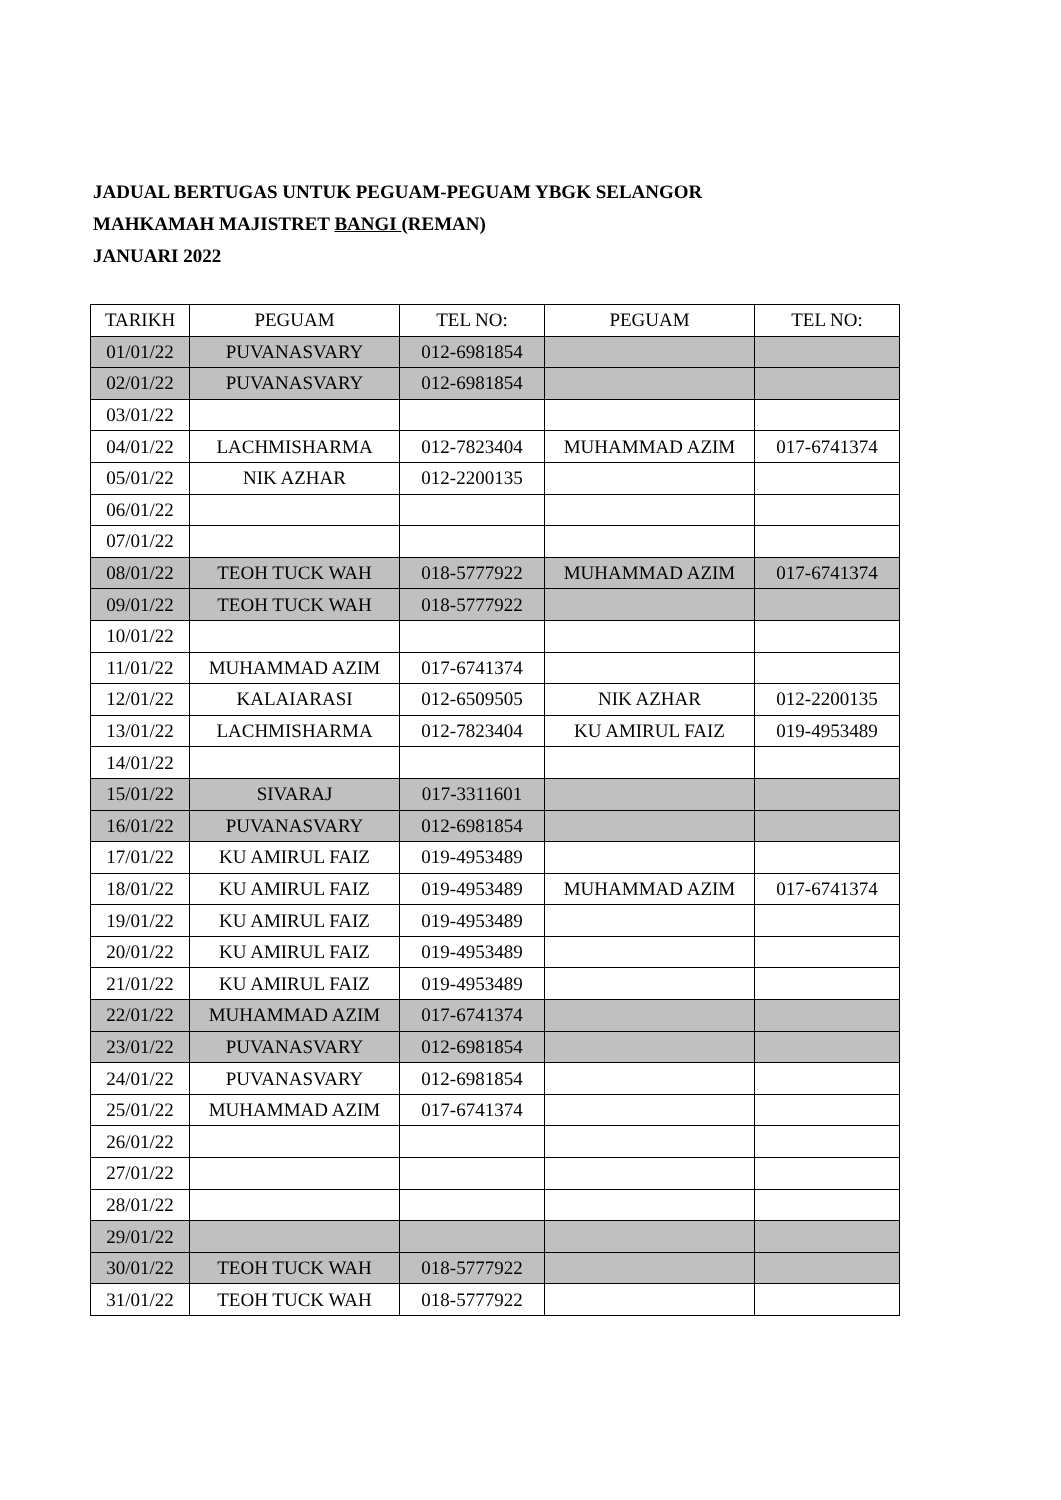JADUAL BERTUGAS UNTUK PEGUAM-PEGUAM YBGK SELANGOR
MAHKAMAH MAJISTRET BANGI (REMAN)
JANUARI 2022
| TARIKH | PEGUAM | TEL NO: | PEGUAM | TEL NO: |
| --- | --- | --- | --- | --- |
| 01/01/22 | PUVANASVARY | 012-6981854 | | |
| 02/01/22 | PUVANASVARY | 012-6981854 | | |
| 03/01/22 | | | | |
| 04/01/22 | LACHMISHARMA | 012-7823404 | MUHAMMAD AZIM | 017-6741374 |
| 05/01/22 | NIK AZHAR | 012-2200135 | | |
| 06/01/22 | | | | |
| 07/01/22 | | | | |
| 08/01/22 | TEOH TUCK WAH | 018-5777922 | MUHAMMAD AZIM | 017-6741374 |
| 09/01/22 | TEOH TUCK WAH | 018-5777922 | | |
| 10/01/22 | | | | |
| 11/01/22 | MUHAMMAD AZIM | 017-6741374 | | |
| 12/01/22 | KALAIARASI | 012-6509505 | NIK AZHAR | 012-2200135 |
| 13/01/22 | LACHMISHARMA | 012-7823404 | KU AMIRUL FAIZ | 019-4953489 |
| 14/01/22 | | | | |
| 15/01/22 | SIVARAJ | 017-3311601 | | |
| 16/01/22 | PUVANASVARY | 012-6981854 | | |
| 17/01/22 | KU AMIRUL FAIZ | 019-4953489 | | |
| 18/01/22 | KU AMIRUL FAIZ | 019-4953489 | MUHAMMAD AZIM | 017-6741374 |
| 19/01/22 | KU AMIRUL FAIZ | 019-4953489 | | |
| 20/01/22 | KU AMIRUL FAIZ | 019-4953489 | | |
| 21/01/22 | KU AMIRUL FAIZ | 019-4953489 | | |
| 22/01/22 | MUHAMMAD AZIM | 017-6741374 | | |
| 23/01/22 | PUVANASVARY | 012-6981854 | | |
| 24/01/22 | PUVANASVARY | 012-6981854 | | |
| 25/01/22 | MUHAMMAD AZIM | 017-6741374 | | |
| 26/01/22 | | | | |
| 27/01/22 | | | | |
| 28/01/22 | | | | |
| 29/01/22 | | | | |
| 30/01/22 | TEOH TUCK WAH | 018-5777922 | | |
| 31/01/22 | TEOH TUCK WAH | 018-5777922 | | |